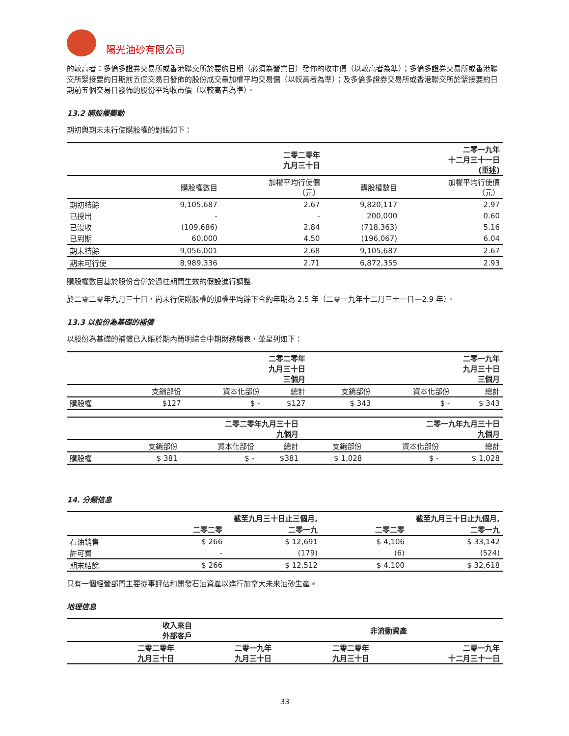陽光油砂有限公司
的較高者：多倫多證券交易所或香港聯交所於要約日期（必須為營業日）發佈的收市價（以較高者為準）；多倫多證券交易所或香港聯交所緊接要約日期前五個交易日發佈的股份成交量加權平均交易價（以較高者為準）；及多倫多證券交易所或香港聯交所於緊接要約日期前五個交易日發佈的股份平均收市價（以較高者為準）。
13.2 購股權變動
期初與期末未行使購股權的對賬如下：
| | 二零二零年 九月三十日 | | 二零一九年 十二月三十一日 (重述) | |
| | 購股權數目 | 加權平均行使價 （元） | 購股權數目 | 加權平均行使價 （元） |
| 期初結餘 | 9,105,687 | 2.67 | 9,820,117 | 2.97 |
| 已授出 | - | - | 200,000 | 0.60 |
| 已沒收 | (109,686) | 2.84 | (718,363) | 5.16 |
| 已到期 | 60,000 | 4.50 | (196,067) | 6.04 |
| 期末結餘 | 9,056,001 | 2.68 | 9,105,687 | 2.67 |
| 期末可行使 | 8,989,336 | 2.71 | 6,872,355 | 2.93 |
購股權數目基於股份合併於過往期間生效的假設進行調整.
於二零二零年九月三十日，尚未行使購股權的加權平均餘下合約年期為 2.5 年（二零一九年十二月三十一日—2.9 年）。
13.3 以股份為基礎的補償
以股份為基礎的補償已入賬於期內簡明綜合中期財務報表，並呈列如下：
| | 二零二零年 九月三十日 三個月 | | | 二零一九年 九月三十日 三個月 | | |
| | 支銷部份 | 資本化部份 | 總計 | 支銷部份 | 資本化部份 | 總計 |
| 購股權 | $127 | $ - | $127 | $ 343 | $ - | $ 343 |
| | 二零二零年九月三十日 九個月 | | | 二零一九年九月三十日 九個月 | | |
| | 支銷部份 | 資本化部份 | 總計 | 支銷部份 | 資本化部份 | 總計 |
| 購股權 | $ 381 | $ - | $381 | $ 1,028 | $ - | $ 1,028 |
14. 分類信息
| | 截至九月三十日止三個月, | | 截至九月三十日止九個月, | |
| | 二零二零 | 二零一九 | 二零二零 | 二零一九 |
| 石油銷售 | $ 266 | $ 12,691 | $ 4,106 | $ 33,142 |
| 許可費 | - | (179) | (6) | (524) |
| 期末結餘 | $ 266 | $ 12,512 | $ 4,100 | $ 32,618 |
只有一個經營部門主要從事評估和開發石油資產以進行加拿大未來油砂生產。
地理信息
| | 收入來自 外部客戶 | | 非流動資產 | |
| | 二零二零年 九月三十日 | 二零一九年 九月三十日 | 二零二零年 九月三十日 | 二零一九年 十二月三十一日 |
33